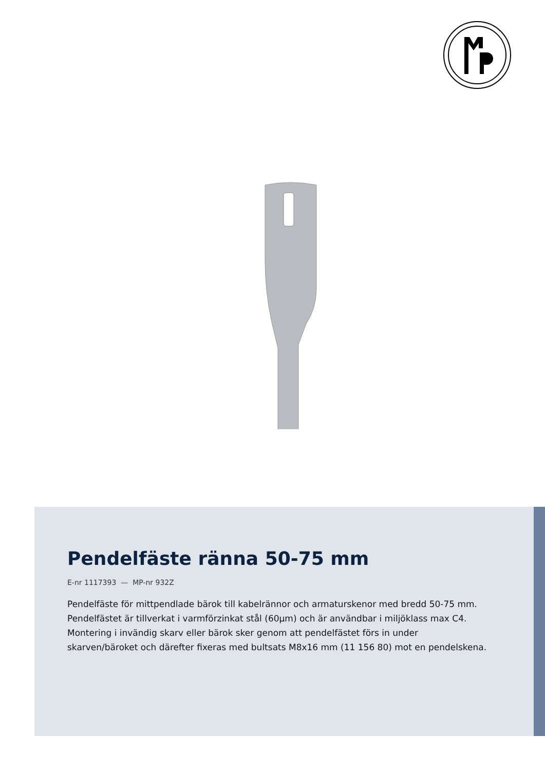Pendelfäste ränna 50-75 mm
E-nr 1117393 — MP-nr 932Z
Pendelfäste för mittpendlade bärok till kabelrännor och armaturskenor med bredd 50-75 mm.
Pendelfästet är tillverkat i varmförzinkat stål (60µm) och är användbar i miljöklass max C4.
Montering i invändig skarv eller bärok sker genom att pendelfästet förs in under
skarven/bäroket och därefter fixeras med bultsats M8x16 mm (11 156 80) mot en pendelskena.